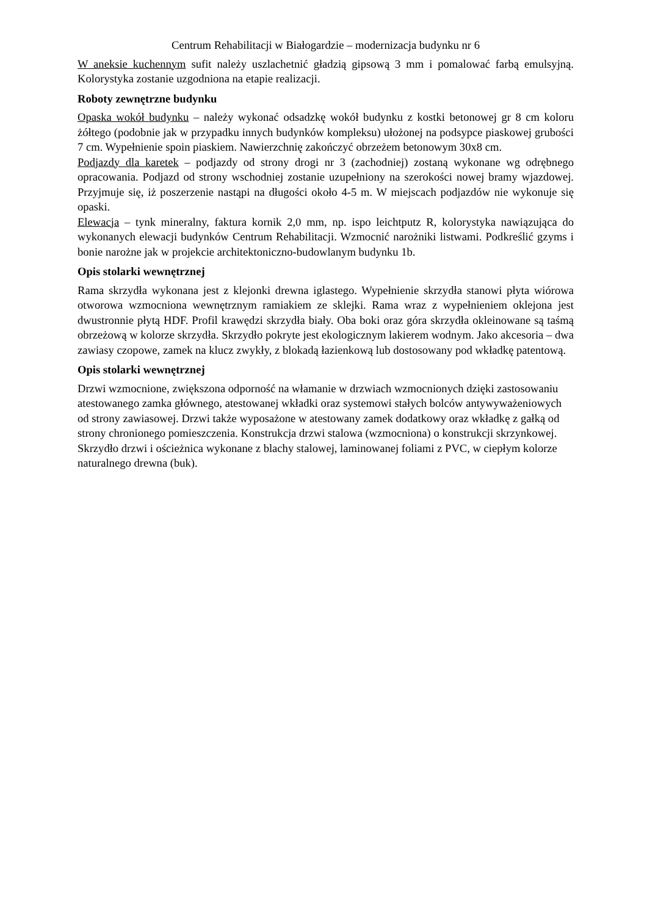Centrum Rehabilitacji w Białogardzie – modernizacja budynku nr 6
W aneksie kuchennym sufit należy uszlachetnić gładzią gipsową 3 mm i pomalować farbą emulsyjną. Kolorystyka zostanie uzgodniona na etapie realizacji.
Roboty zewnętrzne budynku
Opaska wokół budynku – należy wykonać odsadzkę wokół budynku z kostki betonowej gr 8 cm koloru żółtego (podobnie jak w przypadku innych budynków kompleksu) ułożonej na podsypce piaskowej grubości 7 cm. Wypełnienie spoin piaskiem. Nawierzchnię zakończyć obrzeżem betonowym 30x8 cm.
Podjazdy dla karetek – podjazdy od strony drogi nr 3 (zachodniej) zostaną wykonane wg odrębnego opracowania. Podjazd od strony wschodniej zostanie uzupełniony na szerokości nowej bramy wjazdowej. Przyjmuje się, iż poszerzenie nastąpi na długości około 4-5 m. W miejscach podjazdów nie wykonuje się opaski.
Elewacja – tynk mineralny, faktura kornik 2,0 mm, np. ispo leichtputz R, kolorystyka nawiązująca do wykonanych elewacji budynków Centrum Rehabilitacji. Wzmocnić narożniki listwami. Podkreślić gzyms i bonie narożne jak w projekcie architektoniczno-budowlanym budynku 1b.
Opis stolarki wewnętrznej
Rama skrzydła wykonana jest z klejonki drewna iglastego. Wypełnienie skrzydła stanowi płyta wiórowa otworowa wzmocniona wewnętrznym ramiakiem ze sklejki. Rama wraz z wypełnieniem oklejona jest dwustronnie płytą HDF. Profil krawędzi skrzydła biały. Oba boki oraz góra skrzydła okleinowane są taśmą obrzeżową w kolorze skrzydła. Skrzydło pokryte jest ekologicznym lakierem wodnym. Jako akcesoria – dwa zawiasy czopowe, zamek na klucz zwykły, z blokadą łazienkową lub dostosowany pod wkładkę patentową.
Opis stolarki wewnętrznej
Drzwi wzmocnione, zwiększona odporność na włamanie w drzwiach wzmocnionych dzięki zastosowaniu atestowanego zamka głównego, atestowanej wkładki oraz systemowi stałych bolców antywyważeniowych od strony zawiasowej. Drzwi także wyposażone w atestowany zamek dodatkowy oraz wkładkę z gałką od strony chronionego pomieszczenia. Konstrukcja drzwi stalowa (wzmocniona) o konstrukcji skrzynkowej. Skrzydło drzwi i ościeżnica wykonane z blachy stalowej, laminowanej foliami z PVC, w ciepłym kolorze naturalnego drewna (buk).